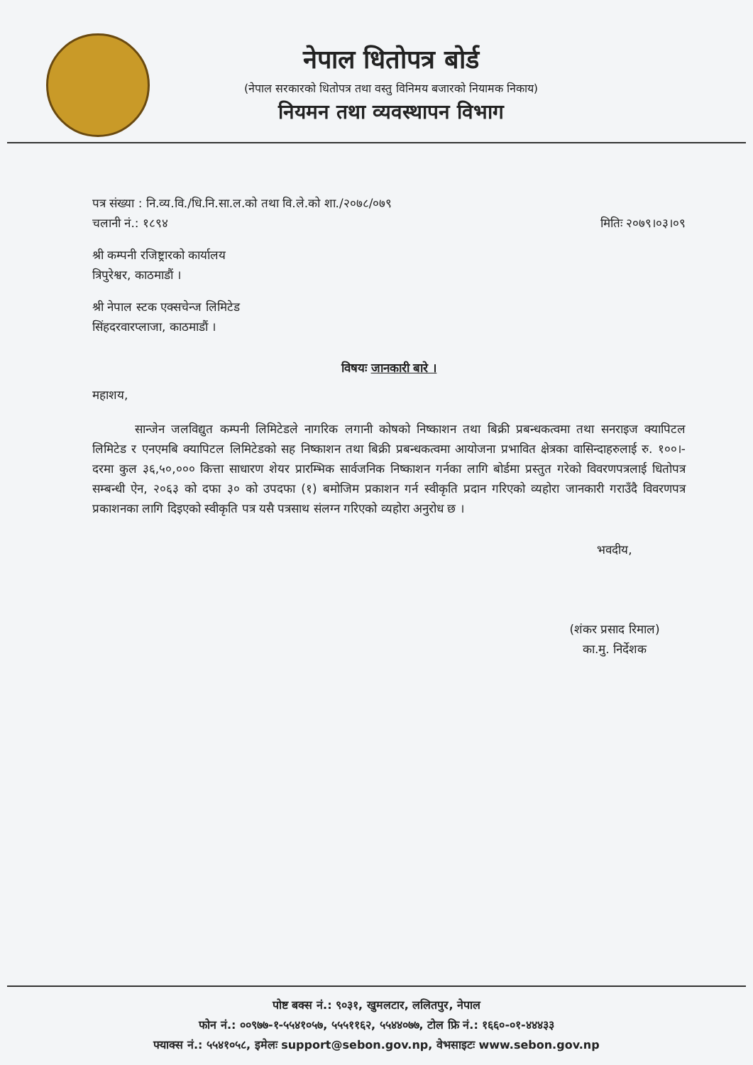नेपाल धितोपत्र बोर्ड
(नेपाल सरकारको धितोपत्र तथा वस्तु विनिमय बजारको नियामक निकाय)
नियमन तथा व्यवस्थापन विभाग
पत्र संख्या : नि.व्य.वि./धि.नि.सा.ल.को तथा वि.ले.को शा./२०७८/०७९
चलानी नं.: १८९४ मितिः २०७९।०३।०९
श्री कम्पनी रजिष्ट्रारको कार्यालय
त्रिपुरेश्वर, काठमाडौं ।
श्री नेपाल स्टक एक्सचेन्ज लिमिटेड
सिंहदरवारप्लाजा, काठमाडौं ।
विषयः जानकारी बारे ।
महाशय,
सान्जेन जलविद्युत कम्पनी लिमिटेडले नागरिक लगानी कोषको निष्काशन तथा बिक्री प्रबन्धकत्वमा तथा सनराइज क्यापिटल लिमिटेड र एनएमबि क्यापिटल लिमिटेडको सह निष्काशन तथा बिक्री प्रबन्धकत्वमा आयोजना प्रभावित क्षेत्रका वासिन्दाहरुलाई रु. १००।- दरमा कुल ३६,५०,००० कित्ता साधारण शेयर प्रारम्भिक सार्वजनिक निष्काशन गर्नका लागि बोर्डमा प्रस्तुत गरेको विवरणपत्रलाई धितोपत्र सम्बन्धी ऐन, २०६३ को दफा ३० को उपदफा (१) बमोजिम प्रकाशन गर्न स्वीकृति प्रदान गरिएको व्यहोरा जानकारी गराउँदै विवरणपत्र प्रकाशनका लागि दिइएको स्वीकृति पत्र यसै पत्रसाथ संलग्न गरिएको व्यहोरा अनुरोध छ ।
भवदीय,
(शंकर प्रसाद रिमाल)
का.मु. निर्देशक
पोष्ट बक्स नं.: ९०३१, खुमलटार, ललितपुर, नेपाल
फोन नं.: ००९७७-१-५५४१०५७, ५५५११६२, ५५४४०७७, टोल फ्रि नं.: १६६०-०१-४४४३३
फ्याक्स नं.: ५५४१०५८, इमेलः support@sebon.gov.np, वेभसाइटः www.sebon.gov.np